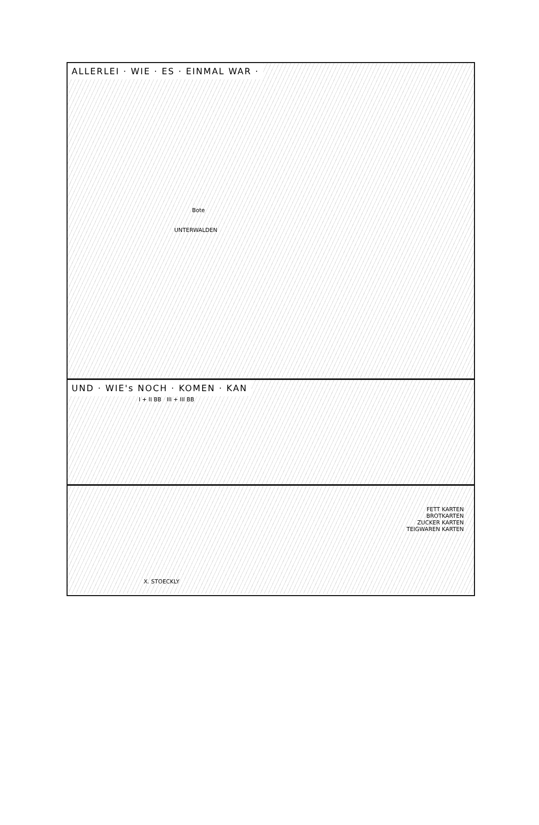ALLERLEI · WIE · ES · EINMAL WAR ·
UNTERWALDEN
Bote
UND · WIE's NOCH · KOMEN · KAN
I + II BB III + III BB
FETT KARTEN
BROTKARTEN
ZUCKER KARTEN
TEIGWAREN KARTEN
X. STOECKLY